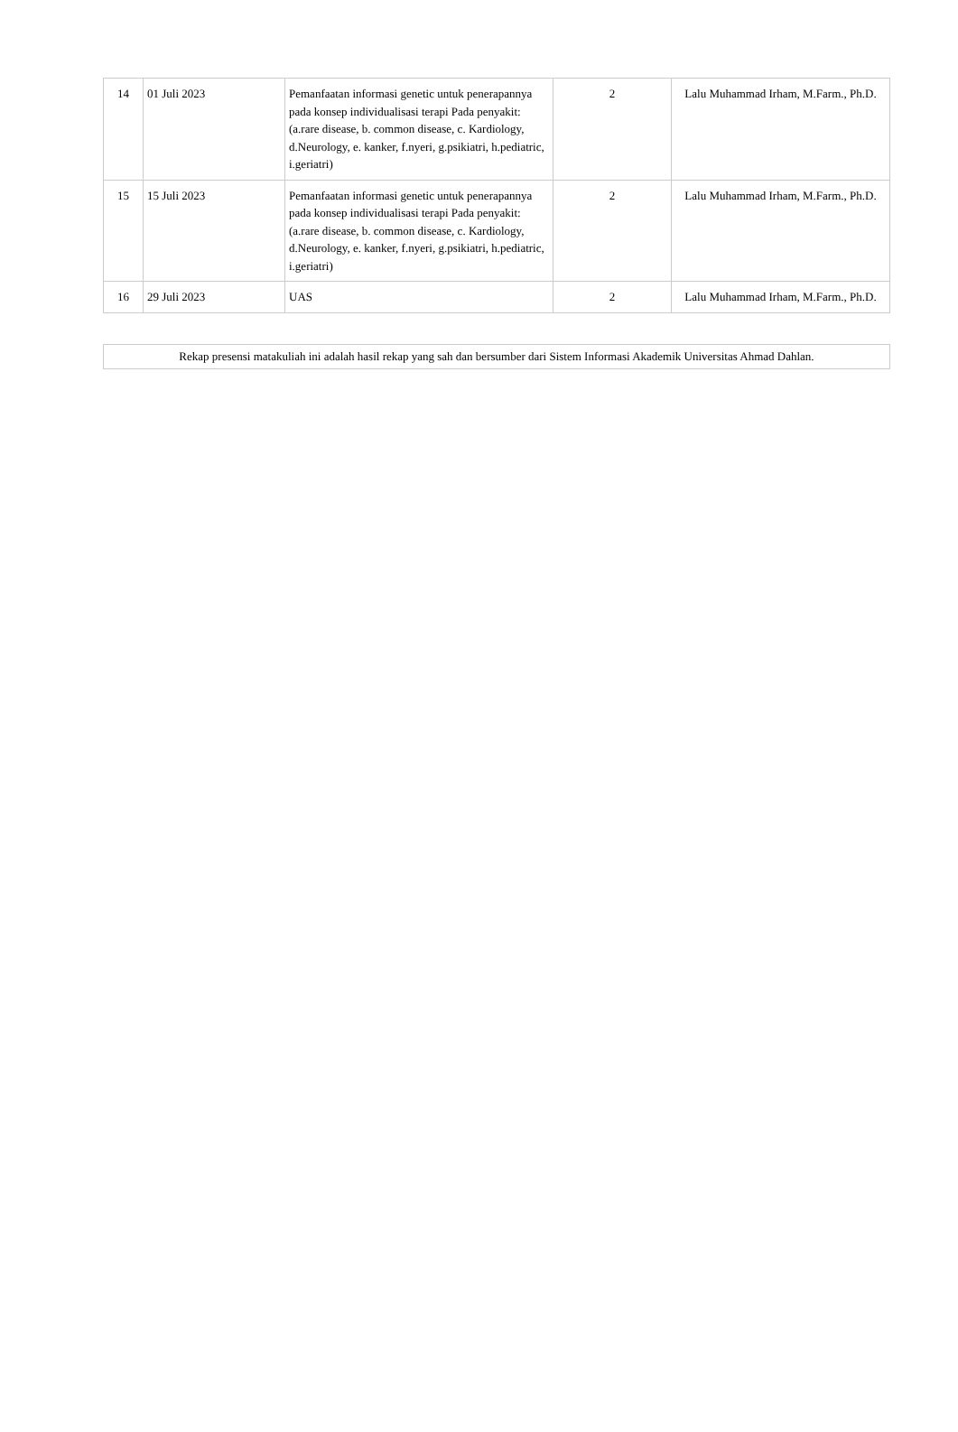| 14 | 01 Juli 2023 | Pemanfaatan informasi genetic untuk penerapannya pada konsep individualisasi terapi Pada penyakit: (a.rare disease, b. common disease, c. Kardiology, d.Neurology, e. kanker, f.nyeri, g.psikiatri, h.pediatric, i.geriatri) | 2 | Lalu Muhammad Irham, M.Farm., Ph.D. |
| 15 | 15 Juli 2023 | Pemanfaatan informasi genetic untuk penerapannya pada konsep individualisasi terapi Pada penyakit: (a.rare disease, b. common disease, c. Kardiology, d.Neurology, e. kanker, f.nyeri, g.psikiatri, h.pediatric, i.geriatri) | 2 | Lalu Muhammad Irham, M.Farm., Ph.D. |
| 16 | 29 Juli 2023 | UAS | 2 | Lalu Muhammad Irham, M.Farm., Ph.D. |
| Rekap presensi matakuliah ini adalah hasil rekap yang sah dan bersumber dari Sistem Informasi Akademik Universitas Ahmad Dahlan. |